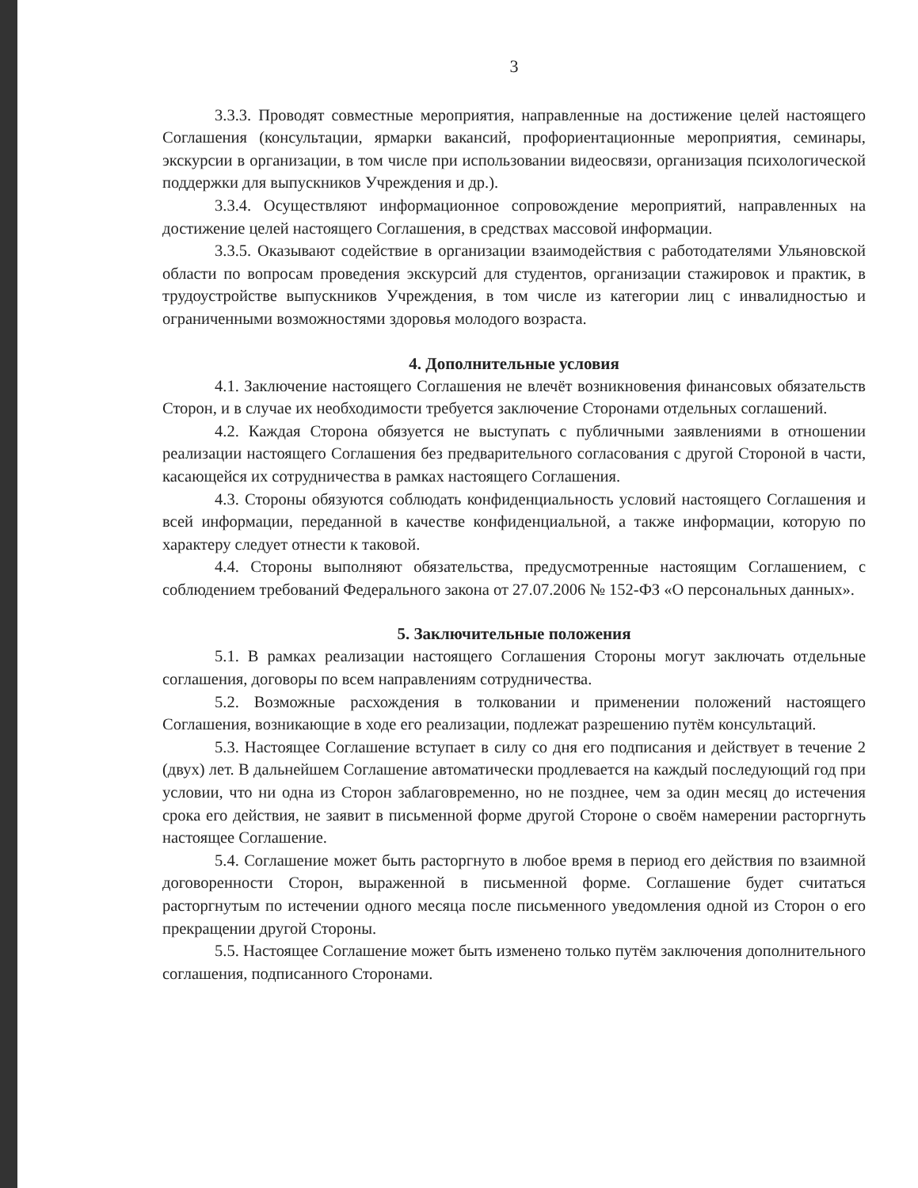3
3.3.3. Проводят совместные мероприятия, направленные на достижение целей настоящего Соглашения (консультации, ярмарки вакансий, профориентационные мероприятия, семинары, экскурсии в организации, в том числе при использовании видеосвязи, организация психологической поддержки для выпускников Учреждения и др.).
3.3.4. Осуществляют информационное сопровождение мероприятий, направленных на достижение целей настоящего Соглашения, в средствах массовой информации.
3.3.5. Оказывают содействие в организации взаимодействия с работодателями Ульяновской области по вопросам проведения экскурсий для студентов, организации стажировок и практик, в трудоустройстве выпускников Учреждения, в том числе из категории лиц с инвалидностью и ограниченными возможностями здоровья молодого возраста.
4. Дополнительные условия
4.1. Заключение настоящего Соглашения не влечёт возникновения финансовых обязательств Сторон, и в случае их необходимости требуется заключение Сторонами отдельных соглашений.
4.2. Каждая Сторона обязуется не выступать с публичными заявлениями в отношении реализации настоящего Соглашения без предварительного согласования с другой Стороной в части, касающейся их сотрудничества в рамках настоящего Соглашения.
4.3. Стороны обязуются соблюдать конфиденциальность условий настоящего Соглашения и всей информации, переданной в качестве конфиденциальной, а также информации, которую по характеру следует отнести к таковой.
4.4. Стороны выполняют обязательства, предусмотренные настоящим Соглашением, с соблюдением требований Федерального закона от 27.07.2006 № 152-ФЗ «О персональных данных».
5. Заключительные положения
5.1. В рамках реализации настоящего Соглашения Стороны могут заключать отдельные соглашения, договоры по всем направлениям сотрудничества.
5.2. Возможные расхождения в толковании и применении положений настоящего Соглашения, возникающие в ходе его реализации, подлежат разрешению путём консультаций.
5.3. Настоящее Соглашение вступает в силу со дня его подписания и действует в течение 2 (двух) лет. В дальнейшем Соглашение автоматически продлевается на каждый последующий год при условии, что ни одна из Сторон заблаговременно, но не позднее, чем за один месяц до истечения срока его действия, не заявит в письменной форме другой Стороне о своём намерении расторгнуть настоящее Соглашение.
5.4. Соглашение может быть расторгнуто в любое время в период его действия по взаимной договоренности Сторон, выраженной в письменной форме. Соглашение будет считаться расторгнутым по истечении одного месяца после письменного уведомления одной из Сторон о его прекращении другой Стороны.
5.5. Настоящее Соглашение может быть изменено только путём заключения дополнительного соглашения, подписанного Сторонами.